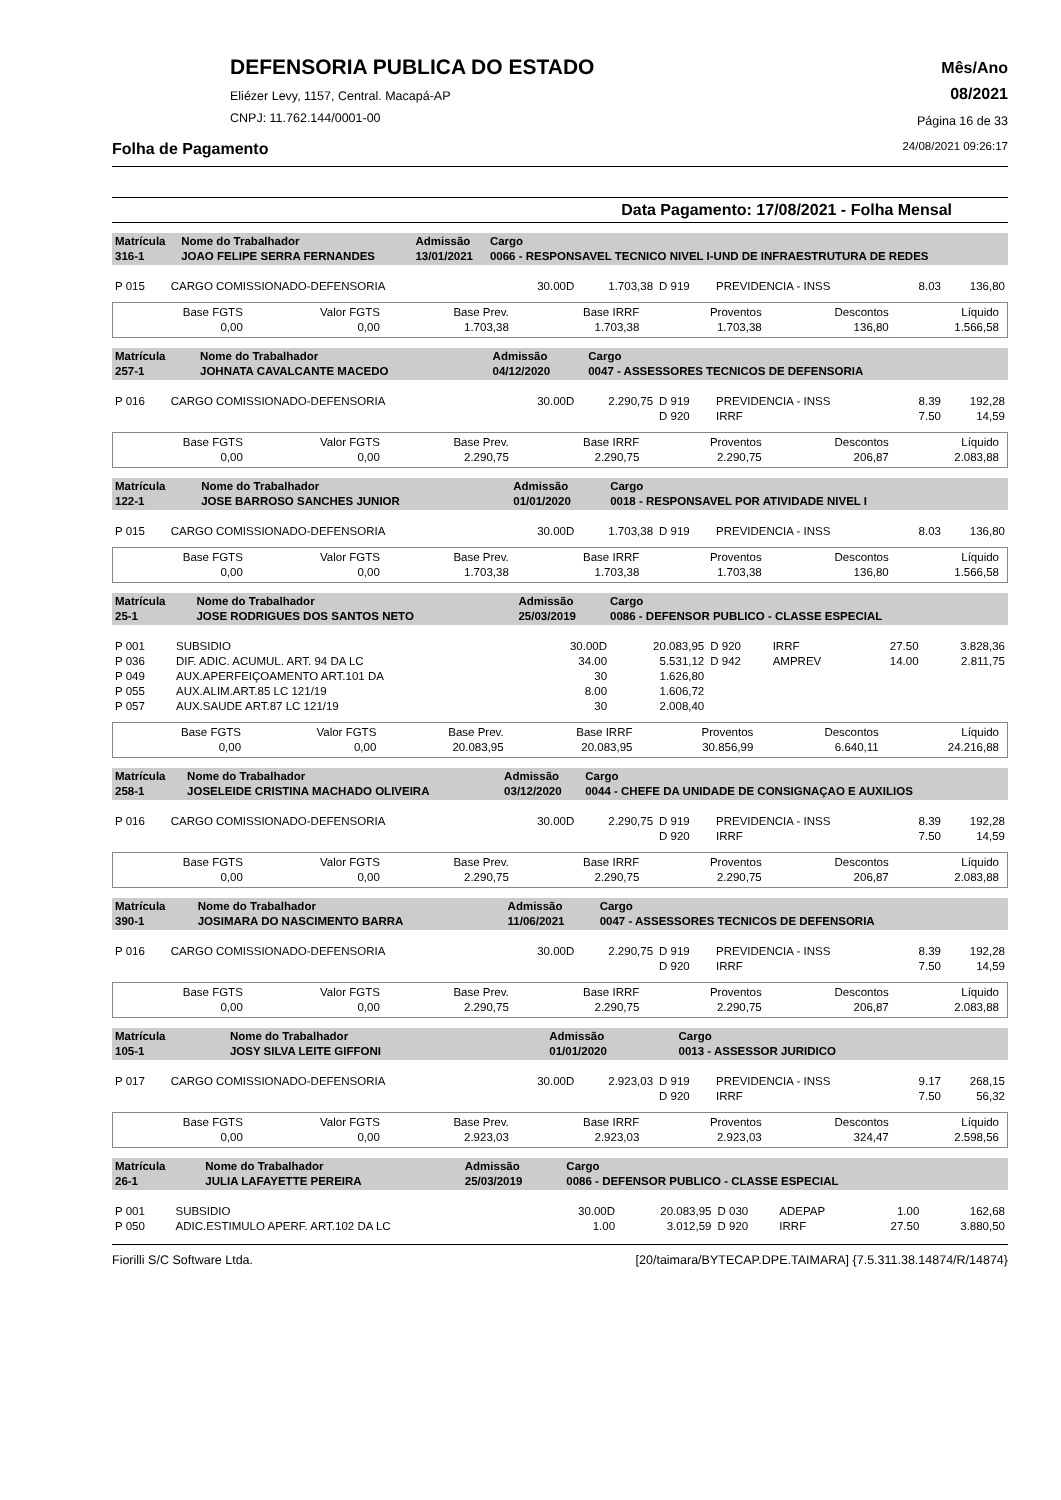DEFENSORIA PUBLICA DO ESTADO
Eliézer Levy, 1157, Central. Macapá-AP
CNPJ: 11.762.144/0001-00
Mês/Ano
08/2021
Página 16 de 33
Folha de Pagamento 24/08/2021 09:26:17
Data Pagamento: 17/08/2021 - Folha Mensal
| Matrícula 316-1 | Nome do Trabalhador JOAO FELIPE SERRA FERNANDES | Admissão 13/01/2021 | Cargo 0066 - RESPONSAVEL TECNICO NIVEL I-UND DE INFRAESTRUTURA DE REDES |
| P 015 | CARGO COMISSIONADO-DEFENSORIA | 30.00D | 1.703,38 | D 919 | PREVIDENCIA - INSS | 8.03 | 136,80 |
| Base FGTS 0,00 | Valor FGTS 0,00 | Base Prev. 1.703,38 | Base IRRF 1.703,38 | Proventos 1.703,38 | Descontos 136,80 | Líquido 1.566,58 |
| Matrícula 257-1 | Nome do Trabalhador JOHNATA CAVALCANTE MACEDO | Admissão 04/12/2020 | Cargo 0047 - ASSESSORES TECNICOS DE DEFENSORIA |
| P 016 | CARGO COMISSIONADO-DEFENSORIA | 30.00D | 2.290,75 | D 919 D 920 | PREVIDENCIA - INSS IRRF | 8.39 7.50 | 192,28 14,59 |
| Base FGTS 0,00 | Valor FGTS 0,00 | Base Prev. 2.290,75 | Base IRRF 2.290,75 | Proventos 2.290,75 | Descontos 206,87 | Líquido 2.083,88 |
| Matrícula 122-1 | Nome do Trabalhador JOSE BARROSO SANCHES JUNIOR | Admissão 01/01/2020 | Cargo 0018 - RESPONSAVEL POR ATIVIDADE NIVEL I |
| P 015 | CARGO COMISSIONADO-DEFENSORIA | 30.00D | 1.703,38 | D 919 | PREVIDENCIA - INSS | 8.03 | 136,80 |
| Base FGTS 0,00 | Valor FGTS 0,00 | Base Prev. 1.703,38 | Base IRRF 1.703,38 | Proventos 1.703,38 | Descontos 136,80 | Líquido 1.566,58 |
| Matrícula 25-1 | Nome do Trabalhador JOSE RODRIGUES DOS SANTOS NETO | Admissão 25/03/2019 | Cargo 0086 - DEFENSOR PUBLICO - CLASSE ESPECIAL |
| P 001 | SUBSIDIO | 30.00D | 20.083,95 | D 920 | IRRF | 27.50 | 3.828,36 |
| P 036 | DIF. ADIC. ACUMUL. ART. 94 DA LC | 34.00 | 5.531,12 | D 942 | AMPREV | 14.00 | 2.811,75 |
| P 049 | AUX.APERFEIÇOAMENTO ART.101 DA | 30 | 1.626,80 | | | | |
| P 055 | AUX.ALIM.ART.85 LC 121/19 | 8.00 | 1.606,72 | | | | |
| P 057 | AUX.SAUDE ART.87 LC 121/19 | 30 | 2.008,40 | | | | |
| Base FGTS 0,00 | Valor FGTS 0,00 | Base Prev. 20.083,95 | Base IRRF 20.083,95 | Proventos 30.856,99 | Descontos 6.640,11 | Líquido 24.216,88 |
| Matrícula 258-1 | Nome do Trabalhador JOSELEIDE CRISTINA MACHADO OLIVEIRA | Admissão 03/12/2020 | Cargo 0044 - CHEFE DA UNIDADE DE CONSIGNAÇAO E AUXILIOS |
| P 016 | CARGO COMISSIONADO-DEFENSORIA | 30.00D | 2.290,75 | D 919 D 920 | PREVIDENCIA - INSS IRRF | 8.39 7.50 | 192,28 14,59 |
| Base FGTS 0,00 | Valor FGTS 0,00 | Base Prev. 2.290,75 | Base IRRF 2.290,75 | Proventos 2.290,75 | Descontos 206,87 | Líquido 2.083,88 |
| Matrícula 390-1 | Nome do Trabalhador JOSIMARA DO NASCIMENTO BARRA | Admissão 11/06/2021 | Cargo 0047 - ASSESSORES TECNICOS DE DEFENSORIA |
| P 016 | CARGO COMISSIONADO-DEFENSORIA | 30.00D | 2.290,75 | D 919 D 920 | PREVIDENCIA - INSS IRRF | 8.39 7.50 | 192,28 14,59 |
| Base FGTS 0,00 | Valor FGTS 0,00 | Base Prev. 2.290,75 | Base IRRF 2.290,75 | Proventos 2.290,75 | Descontos 206,87 | Líquido 2.083,88 |
| Matrícula 105-1 | Nome do Trabalhador JOSY SILVA LEITE GIFFONI | Admissão 01/01/2020 | Cargo 0013 - ASSESSOR JURIDICO |
| P 017 | CARGO COMISSIONADO-DEFENSORIA | 30.00D | 2.923,03 | D 919 D 920 | PREVIDENCIA - INSS IRRF | 9.17 7.50 | 268,15 56,32 |
| Base FGTS 0,00 | Valor FGTS 0,00 | Base Prev. 2.923,03 | Base IRRF 2.923,03 | Proventos 2.923,03 | Descontos 324,47 | Líquido 2.598,56 |
| Matrícula 26-1 | Nome do Trabalhador JULIA LAFAYETTE PEREIRA | Admissão 25/03/2019 | Cargo 0086 - DEFENSOR PUBLICO - CLASSE ESPECIAL |
| P 001 | SUBSIDIO | 30.00D | 20.083,95 | D 030 | ADEPAP | 1.00 | 162,68 |
| P 050 | ADIC.ESTIMULO APERF. ART.102 DA LC | 1.00 | 3.012,59 | D 920 | IRRF | 27.50 | 3.880,50 |
Fiorilli S/C Software Ltda. [20/taimara/BYTECAP.DPE.TAIMARA] {7.5.311.38.14874/R/14874}